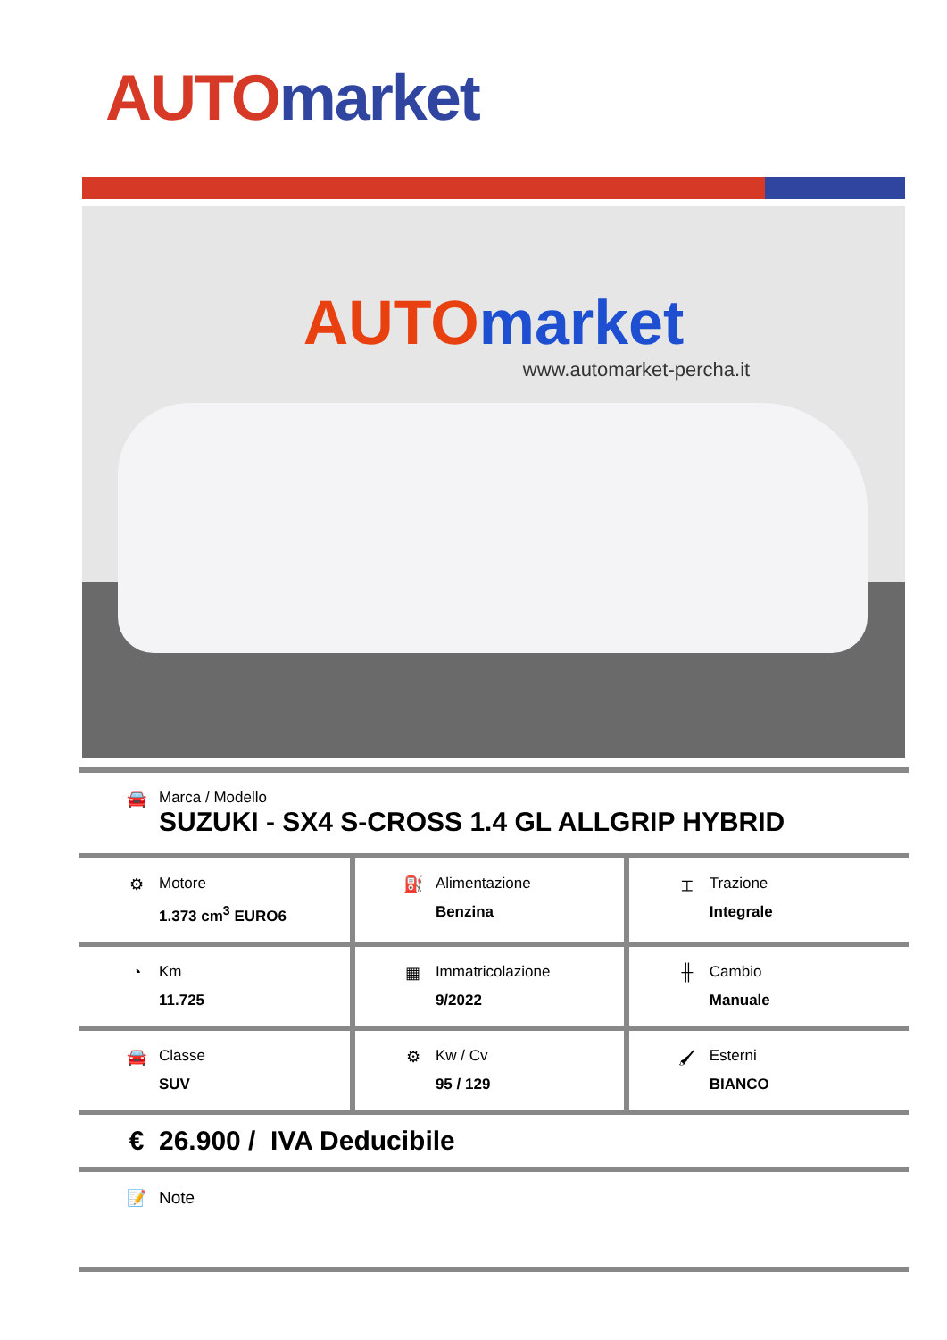AUTO market
AUTO market
www.automarket-percha.it
| 🚘 Marca / Modello SUZUKI - SX4 S-CROSS 1.4 GL ALLGRIP HYBRID | | |
| ⚙ Motore 1.373 cm<sup>3</sup> EURO6 | ⛽ Alimentazione Benzina | ⌶ Trazione Integrale |
| ◔ Km 11.725 | ▦ Immatricolazione 9/2022 | ╫ Cambio Manuale |
| 🚘 Classe SUV | ⚙ Kw / Cv 95 / 129 | 🖌 Esterni BIANCO |
| € 26.900 / IVA Deducibile | | |
| 📝 Note | | |